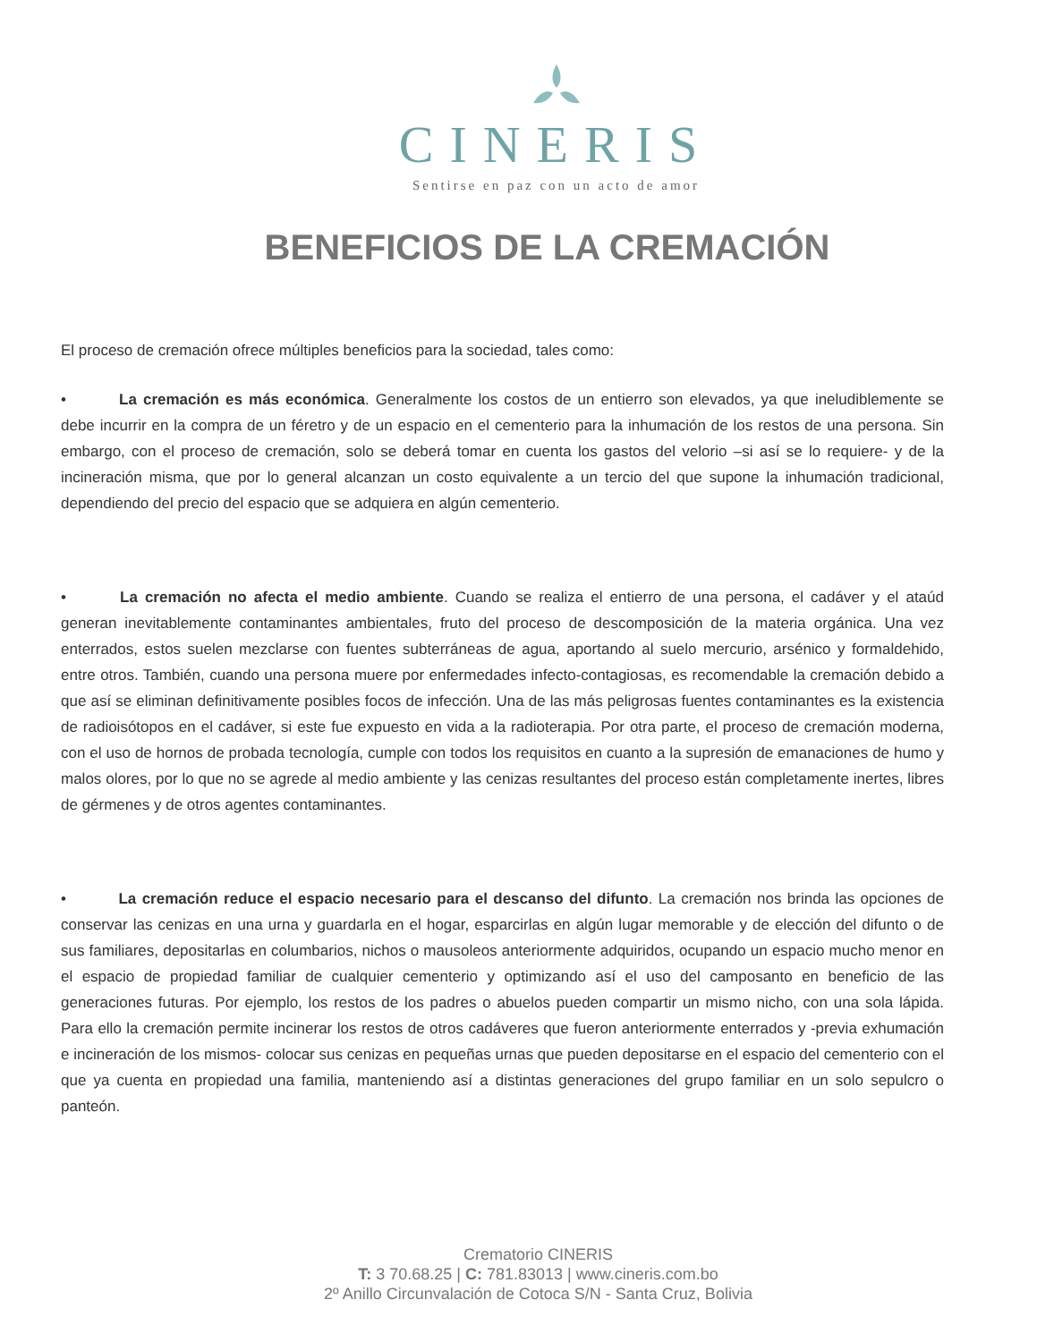CINERIS
Sentirse en paz con un acto de amor
BENEFICIOS DE LA CREMACIÓN
El proceso de cremación ofrece múltiples beneficios para la sociedad, tales como:
• La cremación es más económica. Generalmente los costos de un entierro son elevados, ya que ineludiblemente se debe incurrir en la compra de un féretro y de un espacio en el cementerio para la inhumación de los restos de una persona. Sin embargo, con el proceso de cremación, solo se deberá tomar en cuenta los gastos del velorio –si así se lo requiere- y de la incineración misma, que por lo general alcanzan un costo equivalente a un tercio del que supone la inhumación tradicional, dependiendo del precio del espacio que se adquiera en algún cementerio.
• La cremación no afecta el medio ambiente. Cuando se realiza el entierro de una persona, el cadáver y el ataúd generan inevitablemente contaminantes ambientales, fruto del proceso de descomposición de la materia orgánica. Una vez enterrados, estos suelen mezclarse con fuentes subterráneas de agua, aportando al suelo mercurio, arsénico y formaldehido, entre otros. También, cuando una persona muere por enfermedades infecto-contagiosas, es recomendable la cremación debido a que así se eliminan definitivamente posibles focos de infección. Una de las más peligrosas fuentes contaminantes es la existencia de radioisótopos en el cadáver, si este fue expuesto en vida a la radioterapia. Por otra parte, el proceso de cremación moderna, con el uso de hornos de probada tecnología, cumple con todos los requisitos en cuanto a la supresión de emanaciones de humo y malos olores, por lo que no se agrede al medio ambiente y las cenizas resultantes del proceso están completamente inertes, libres de gérmenes y de otros agentes contaminantes.
• La cremación reduce el espacio necesario para el descanso del difunto. La cremación nos brinda las opciones de conservar las cenizas en una urna y guardarla en el hogar, esparcirlas en algún lugar memorable y de elección del difunto o de sus familiares, depositarlas en columbarios, nichos o mausoleos anteriormente adquiridos, ocupando un espacio mucho menor en el espacio de propiedad familiar de cualquier cementerio y optimizando así el uso del camposanto en beneficio de las generaciones futuras. Por ejemplo, los restos de los padres o abuelos pueden compartir un mismo nicho, con una sola lápida. Para ello la cremación permite incinerar los restos de otros cadáveres que fueron anteriormente enterrados y -previa exhumación e incineración de los mismos- colocar sus cenizas en pequeñas urnas que pueden depositarse en el espacio del cementerio con el que ya cuenta en propiedad una familia, manteniendo así a distintas generaciones del grupo familiar en un solo sepulcro o panteón.
Crematorio CINERIS
T: 3 70.68.25 | C: 781.83013 | www.cineris.com.bo
2º Anillo Circunvalación de Cotoca S/N - Santa Cruz, Bolivia